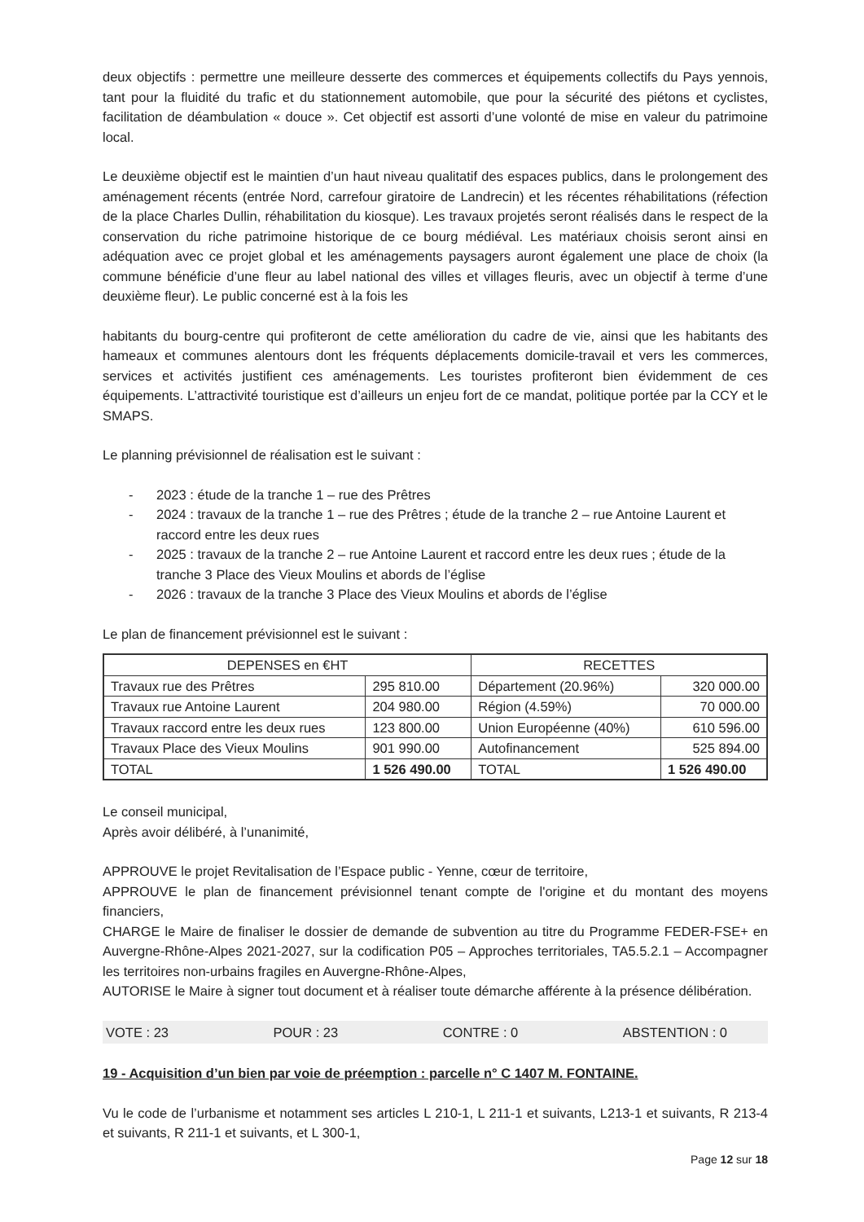deux objectifs : permettre une meilleure desserte des commerces et équipements collectifs du Pays yennois, tant pour la fluidité du trafic et du stationnement automobile, que pour la sécurité des piétons et cyclistes, facilitation de déambulation « douce ». Cet objectif est assorti d’une volonté de mise en valeur du patrimoine local.
Le deuxième objectif est le maintien d’un haut niveau qualitatif des espaces publics, dans le prolongement des aménagement récents (entrée Nord, carrefour giratoire de Landrecin) et les récentes réhabilitations (réfection de la place Charles Dullin, réhabilitation du kiosque). Les travaux projetés seront réalisés dans le respect de la conservation du riche patrimoine historique de ce bourg médiéval. Les matériaux choisis seront ainsi en adéquation avec ce projet global et les aménagements paysagers auront également une place de choix (la commune bénéficie d’une fleur au label national des villes et villages fleuris, avec un objectif à terme d’une deuxième fleur). Le public concerné est à la fois les
habitants du bourg-centre qui profiteront de cette amélioration du cadre de vie, ainsi que les habitants des hameaux et communes alentours dont les fréquents déplacements domicile-travail et vers les commerces, services et activités justifient ces aménagements. Les touristes profiteront bien évidemment de ces équipements. L’attractivité touristique est d’ailleurs un enjeu fort de ce mandat, politique portée par la CCY et le SMAPS.
Le planning prévisionnel de réalisation est le suivant :
- 2023 : étude de la tranche 1 – rue des Prêtres
- 2024 : travaux de la tranche 1 – rue des Prêtres ; étude de la tranche 2 – rue Antoine Laurent et raccord entre les deux rues
- 2025 : travaux de la tranche 2 – rue Antoine Laurent et raccord entre les deux rues ; étude de la tranche 3 Place des Vieux Moulins et abords de l’église
- 2026 : travaux de la tranche 3 Place des Vieux Moulins et abords de l’église
Le plan de financement prévisionnel est le suivant :
| DEPENSES en €HT | | RECETTES | |
| --- | --- | --- | --- |
| Travaux rue des Prêtres | 295 810.00 | Département (20.96%) | 320 000.00 |
| Travaux rue Antoine Laurent | 204 980.00 | Région (4.59%) | 70 000.00 |
| Travaux raccord entre les deux rues | 123 800.00 | Union Européenne (40%) | 610 596.00 |
| Travaux Place des Vieux Moulins | 901 990.00 | Autofinancement | 525 894.00 |
| TOTAL | 1 526 490.00 | TOTAL | 1 526 490.00 |
Le conseil municipal,
Après avoir délibéré, à l’unanimité,
APPROUVE le projet Revitalisation de l’Espace public - Yenne, cœur de territoire,
APPROUVE le plan de financement prévisionnel tenant compte de l'origine et du montant des moyens financiers,
CHARGE le Maire de finaliser le dossier de demande de subvention au titre du Programme FEDER-FSE+ en Auvergne-Rhône-Alpes 2021-2027, sur la codification P05 – Approches territoriales, TA5.5.2.1 – Accompagner les territoires non-urbains fragiles en Auvergne-Rhône-Alpes,
AUTORISE le Maire à signer tout document et à réaliser toute démarche afférente à la présence délibération.
VOTE : 23 POUR : 23 CONTRE : 0 ABSTENTION : 0
19 - Acquisition d’un bien par voie de préemption : parcelle n° C 1407 M. FONTAINE.
Vu le code de l’urbanisme et notamment ses articles L 210-1, L 211-1 et suivants, L213-1 et suivants, R 213-4 et suivants, R 211-1 et suivants, et L 300-1,
Page 12 sur 18